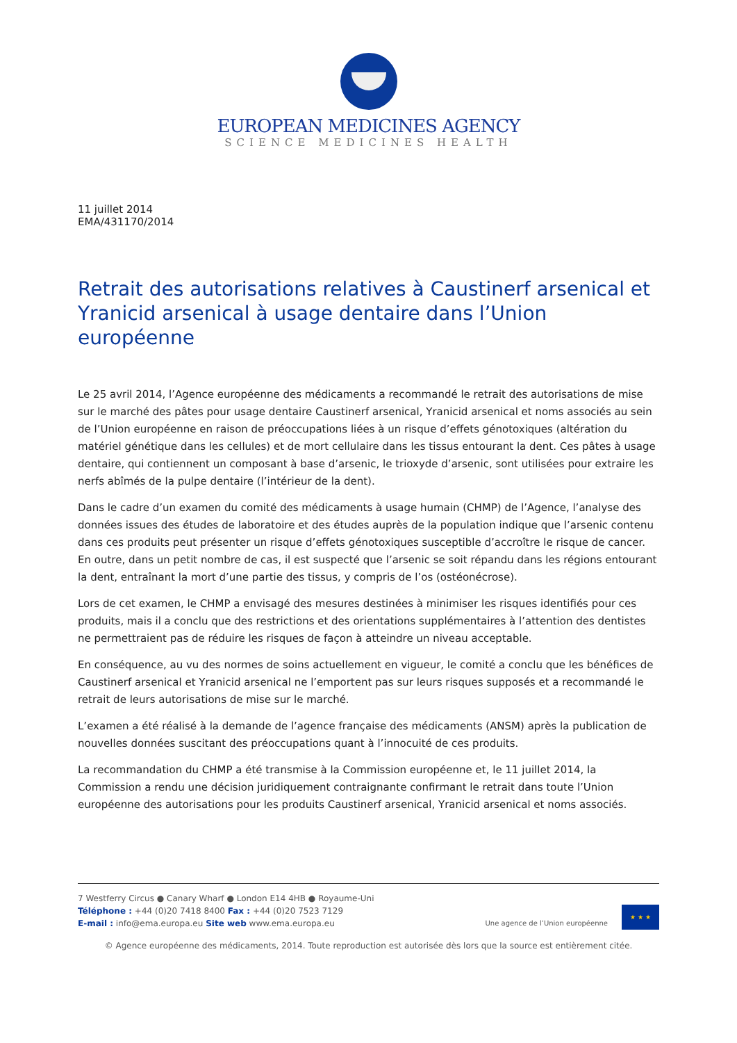EUROPEAN MEDICINES AGENCY
SCIENCE MEDICINES HEALTH
11 juillet 2014
EMA/431170/2014
Retrait des autorisations relatives à Caustinerf arsenical et Yranicid arsenical à usage dentaire dans l’Union européenne
Le 25 avril 2014, l’Agence européenne des médicaments a recommandé le retrait des autorisations de mise sur le marché des pâtes pour usage dentaire Caustinerf arsenical, Yranicid arsenical et noms associés au sein de l’Union européenne en raison de préoccupations liées à un risque d’effets génotoxiques (altération du matériel génétique dans les cellules) et de mort cellulaire dans les tissus entourant la dent. Ces pâtes à usage dentaire, qui contiennent un composant à base d’arsenic, le trioxyde d’arsenic, sont utilisées pour extraire les nerfs abîmés de la pulpe dentaire (l’intérieur de la dent).
Dans le cadre d’un examen du comité des médicaments à usage humain (CHMP) de l’Agence, l’analyse des données issues des études de laboratoire et des études auprès de la population indique que l’arsenic contenu dans ces produits peut présenter un risque d’effets génotoxiques susceptible d’accroître le risque de cancer. En outre, dans un petit nombre de cas, il est suspecté que l’arsenic se soit répandu dans les régions entourant la dent, entraînant la mort d’une partie des tissus, y compris de l’os (ostéonécrose).
Lors de cet examen, le CHMP a envisagé des mesures destinées à minimiser les risques identifiés pour ces produits, mais il a conclu que des restrictions et des orientations supplémentaires à l’attention des dentistes ne permettraient pas de réduire les risques de façon à atteindre un niveau acceptable.
En conséquence, au vu des normes de soins actuellement en vigueur, le comité a conclu que les bénéfices de Caustinerf arsenical et Yranicid arsenical ne l’emportent pas sur leurs risques supposés et a recommandé le retrait de leurs autorisations de mise sur le marché.
L’examen a été réalisé à la demande de l’agence française des médicaments (ANSM) après la publication de nouvelles données suscitant des préoccupations quant à l’innocuité de ces produits.
La recommandation du CHMP a été transmise à la Commission européenne et, le 11 juillet 2014, la Commission a rendu une décision juridiquement contraignante confirmant le retrait dans toute l’Union européenne des autorisations pour les produits Caustinerf arsenical, Yranicid arsenical et noms associés.
7 Westferry Circus ● Canary Wharf ● London E14 4HB ● Royaume-Uni
Téléphone : +44 (0)20 7418 8400 Fax : +44 (0)20 7523 7129
E-mail : info@ema.europa.eu Site web www.ema.europa.eu
Une agence de l’Union européenne
★ ★ ★
© Agence européenne des médicaments, 2014. Toute reproduction est autorisée dès lors que la source est entièrement citée.